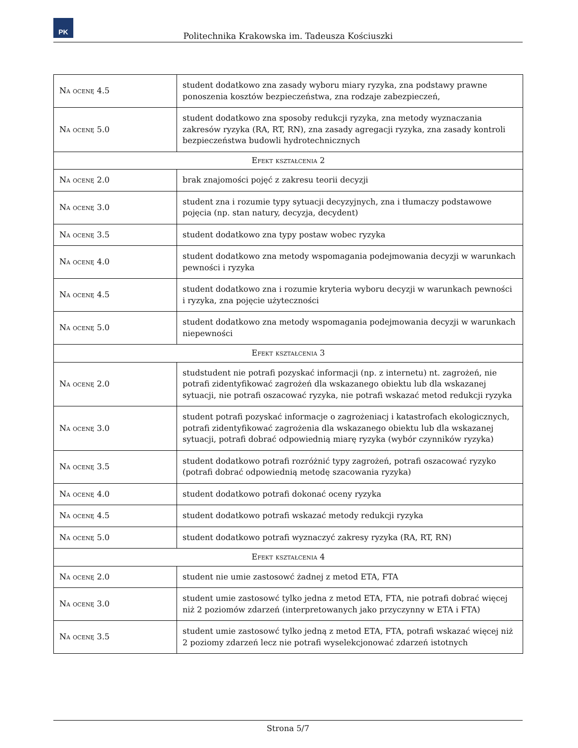PK
Politechnika Krakowska im. Tadeusza Kościuszki
| Na ocenę 4.5 | student dodatkowo zna zasady wyboru miary ryzyka, zna podstawy prawne ponoszenia kosztów bezpieczeństwa, zna rodzaje zabezpieczeń, |
| Na ocenę 5.0 | student dodatkowo zna sposoby redukcji ryzyka, zna metody wyznaczania zakresów ryzyka (RA, RT, RN), zna zasady agregacji ryzyka, zna zasady kontroli bezpieczeństwa budowli hydrotechnicznych |
| Efekt kształcenia 2 | |
| Na ocenę 2.0 | brak znajomości pojęć z zakresu teorii decyzji |
| Na ocenę 3.0 | student zna i rozumie typy sytuacji decyzyjnych, zna i tłumaczy podstawowe pojęcia (np. stan natury, decyzja, decydent) |
| Na ocenę 3.5 | student dodatkowo zna typy postaw wobec ryzyka |
| Na ocenę 4.0 | student dodatkowo zna metody wspomagania podejmowania decyzji w warunkach pewności i ryzyka |
| Na ocenę 4.5 | student dodatkowo zna i rozumie kryteria wyboru decyzji w warunkach pewności i ryzyka, zna pojęcie użyteczności |
| Na ocenę 5.0 | student dodatkowo zna metody wspomagania podejmowania decyzji w warunkach niepewności |
| Efekt kształcenia 3 | |
| Na ocenę 2.0 | studstudent nie potrafi pozyskać informacji (np. z internetu) nt. zagrożeń, nie potrafi zidentyfikować zagrożeń dla wskazanego obiektu lub dla wskazanej sytuacji, nie potrafi oszacować ryzyka, nie potrafi wskazać metod redukcji ryzyka |
| Na ocenę 3.0 | student potrafi pozyskać informacje o zagrożeniacj i katastrofach ekologicznych, potrafi zidentyfikować zagrożenia dla wskazanego obiektu lub dla wskazanej sytuacji, potrafi dobrać odpowiednią miarę ryzyka (wybór czynników ryzyka) |
| Na ocenę 3.5 | student dodatkowo potrafi rozróżnić typy zagrożeń, potrafi oszacować ryzyko (potrafi dobrać odpowiednią metodę szacowania ryzyka) |
| Na ocenę 4.0 | student dodatkowo potrafi dokonać oceny ryzyka |
| Na ocenę 4.5 | student dodatkowo potrafi wskazać metody redukcji ryzyka |
| Na ocenę 5.0 | student dodatkowo potrafi wyznaczyć zakresy ryzyka (RA, RT, RN) |
| Efekt kształcenia 4 | |
| Na ocenę 2.0 | student nie umie zastosowć żadnej z metod ETA, FTA |
| Na ocenę 3.0 | student umie zastosowć tylko jedna z metod ETA, FTA, nie potrafi dobrać więcej niż 2 poziomów zdarzeń (interpretowanych jako przyczynny w ETA i FTA) |
| Na ocenę 3.5 | student umie zastosowć tylko jedną z metod ETA, FTA, potrafi wskazać więcej niż 2 poziomy zdarzeń lecz nie potrafi wyselekcjonować zdarzeń istotnych |
Strona 5/7